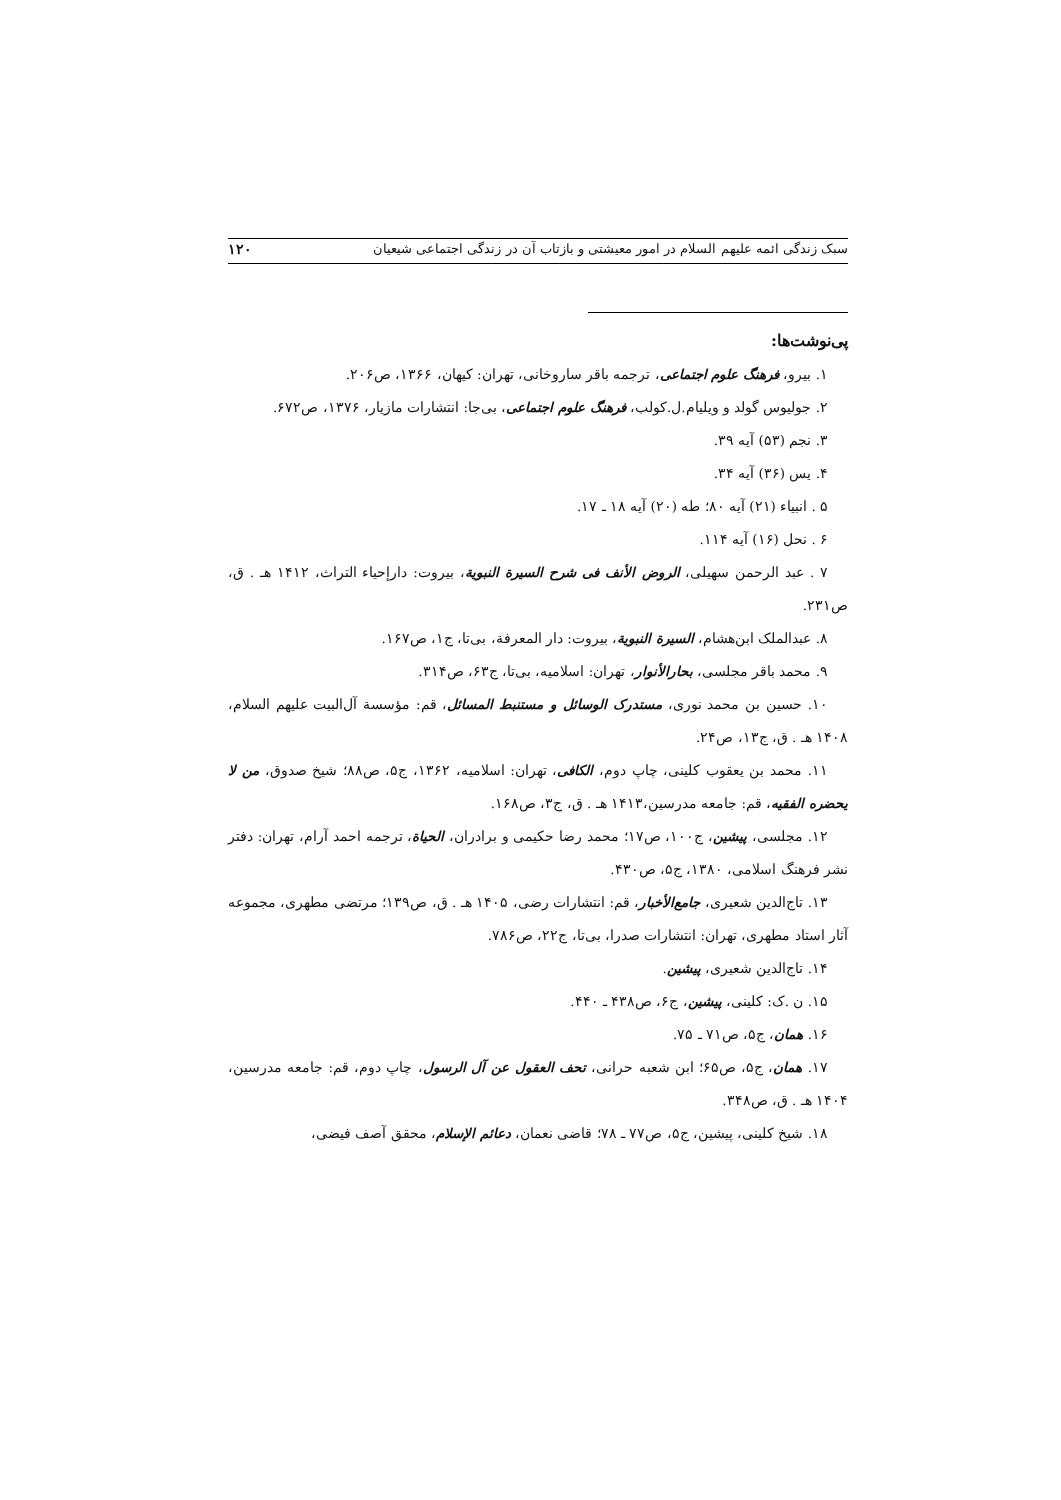سبک زندگی ائمه علیهم السلام در امور معیشتی و بازتاب آن در زندگی اجتماعی شیعیان ۱۲۰
پی‌نوشت‌ها:
۱. بیرو، فرهنگ علوم اجتماعی، ترجمه باقر ساروخانی، تهران: کیهان، ۱۳۶۶، ص۲۰۶.
۲. جولیوس گولد و ویلیام.ل.کولب، فرهنگ علوم اجتماعی، بی‌جا: انتشارات مازیار، ۱۳۷۶، ص۶۷۲.
۳. نجم (۵۳) آیه ۳۹.
۴. یس (۳۶) آیه ۳۴.
۵ . انبیاء (۲۱) آیه ۸۰؛ طه (۲۰) آیه ۱۸ ـ ۱۷.
۶ . نحل (۱۶) آیه ۱۱۴.
۷ . عبد الرحمن سهیلی، الروض الأنف فی شرح السیرة النبویة، بیروت: دارإحیاء التراث، ۱۴۱۲ هـ . ق، ص۲۳۱.
۸. عبدالملک ابن‌هشام، السیرة النبویة، بیروت: دار المعرفة، بی‌تا، ج۱، ص۱۶۷.
۹. محمد باقر مجلسی، بحارالأنوار، تهران: اسلامیه، بی‌تا، ج۶۳، ص۳۱۴.
۱۰. حسین بن محمد نوری، مستدرک الوسائل و مستنبط المسائل، قم: مؤسسة آل‌البیت علیهم السلام، ۱۴۰۸ هـ . ق، ج۱۳، ص۲۴.
۱۱. محمد بن یعقوب کلینی، چاپ دوم، الکافی، تهران: اسلامیه، ۱۳۶۲، ج۵، ص۸۸؛ شیخ صدوق، من لا یحضره الفقیه، قم: جامعه مدرسین،۱۴۱۳ هـ . ق، ج۳، ص۱۶۸.
۱۲. مجلسی، پیشین، ج۱۰۰، ص۱۷؛ محمد رضا حکیمی و برادران، الحیاة، ترجمه احمد آرام، تهران: دفتر نشر فرهنگ اسلامی، ۱۳۸۰، ج۵، ص۴۳۰.
۱۳. تاج‌الدین شعیری، جامع‌الأخبار، قم: انتشارات رضی، ۱۴۰۵ هـ . ق، ص۱۳۹؛ مرتضی مطهری، مجموعه آثار استاد مطهری، تهران: انتشارات صدرا، بی‌تا، ج۲۲، ص۷۸۶.
۱۴. تاج‌الدین شعیری، پیشین.
۱۵. ن .ک: کلینی، پیشین، ج۶، ص۴۳۸ ـ ۴۴۰.
۱۶. همان، ج۵، ص۷۱ ـ ۷۵.
۱۷. همان، ج۵، ص۶۵؛ ابن شعبه حرانی، تحف العقول عن آل الرسول، چاپ دوم، قم: جامعه مدرسین، ۱۴۰۴ هـ . ق، ص۳۴۸.
۱۸. شیخ کلینی، پیشین، ج۵، ص۷۷ ـ ۷۸؛ قاضی نعمان، دعائم الإسلام، محقق آصف فیضی،